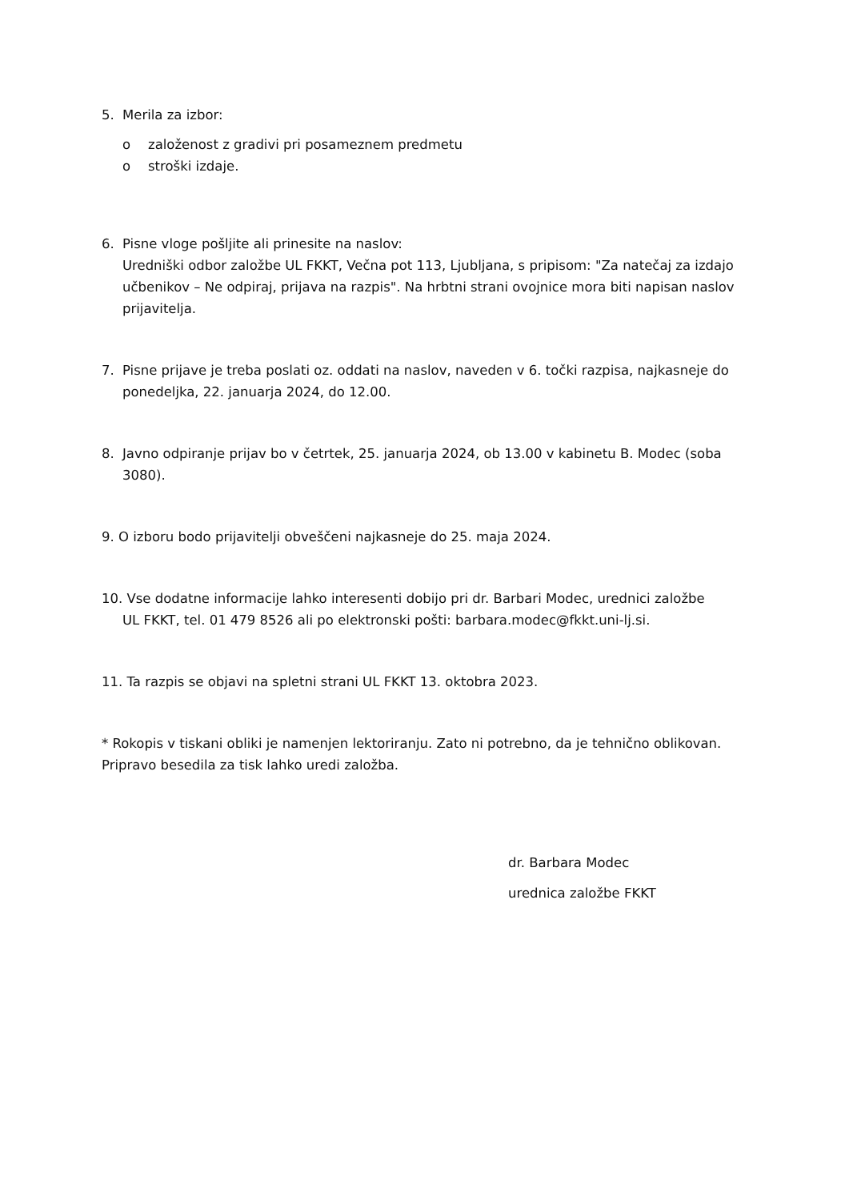5. Merila za izbor:
o založenost z gradivi pri posameznem predmetu
o stroški izdaje.
6. Pisne vloge pošljite ali prinesite na naslov:
Uredniški odbor založbe UL FKKT, Večna pot 113, Ljubljana, s pripisom: "Za natečaj za izdajo učbenikov – Ne odpiraj, prijava na razpis". Na hrbtni strani ovojnice mora biti napisan naslov prijavitelja.
7. Pisne prijave je treba poslati oz. oddati na naslov, naveden v 6. točki razpisa, najkasneje do ponedeljka, 22. januarja 2024, do 12.00.
8. Javno odpiranje prijav bo v četrtek, 25. januarja 2024, ob 13.00 v kabinetu B. Modec (soba 3080).
9. O izboru bodo prijavitelji obveščeni najkasneje do 25. maja 2024.
10. Vse dodatne informacije lahko interesenti dobijo pri dr. Barbari Modec, urednici založbe
UL FKKT, tel. 01 479 8526 ali po elektronski pošti: barbara.modec@fkkt.uni-lj.si.
11. Ta razpis se objavi na spletni strani UL FKKT 13. oktobra 2023.
* Rokopis v tiskani obliki je namenjen lektoriranju. Zato ni potrebno, da je tehnično oblikovan. Pripravo besedila za tisk lahko uredi založba.
dr. Barbara Modec
urednica založbe FKKT